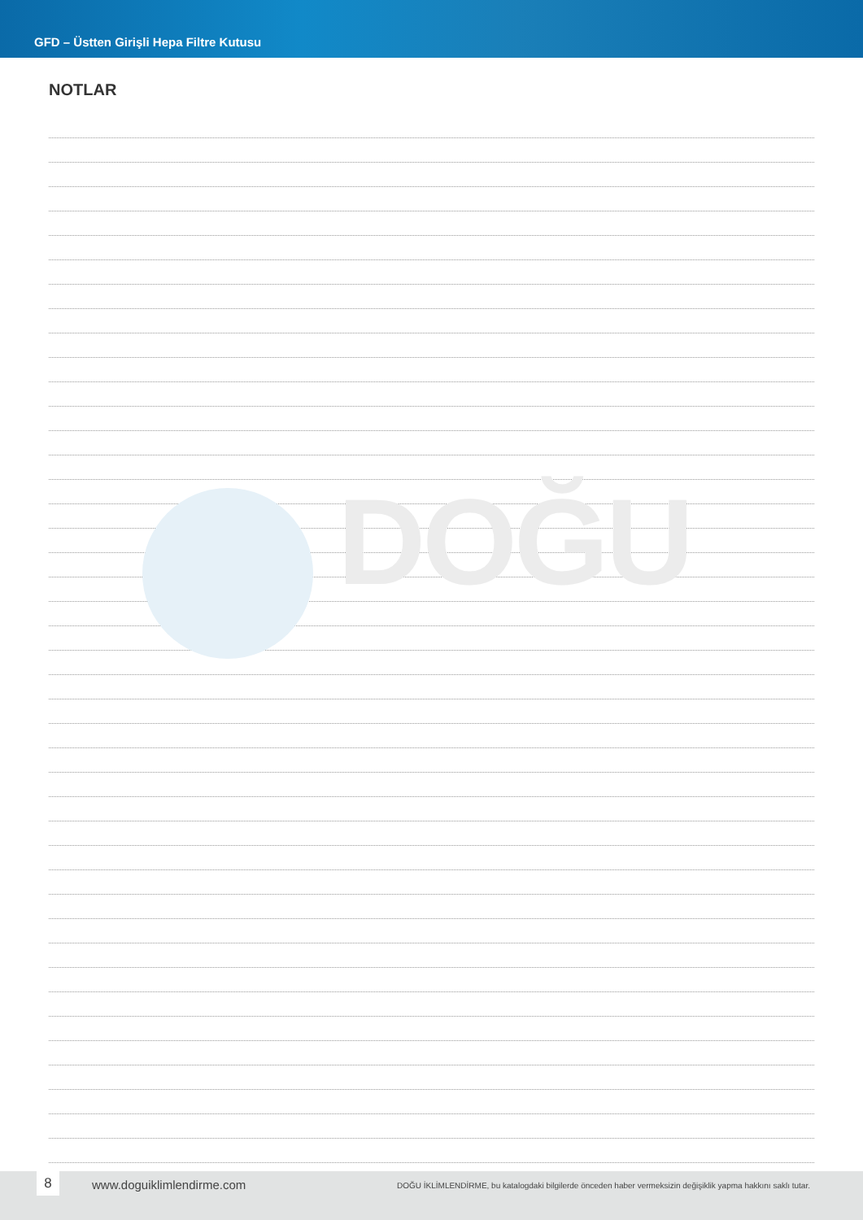DOĞU
GFD – Üstten Girişli Hepa Filtre Kutusu
NOTLAR
8
www.doguiklimlendirme.com
DOĞU İKLİMLENDİRME, bu katalogdaki bilgilerde önceden haber vermeksizin değişiklik yapma hakkını saklı tutar.